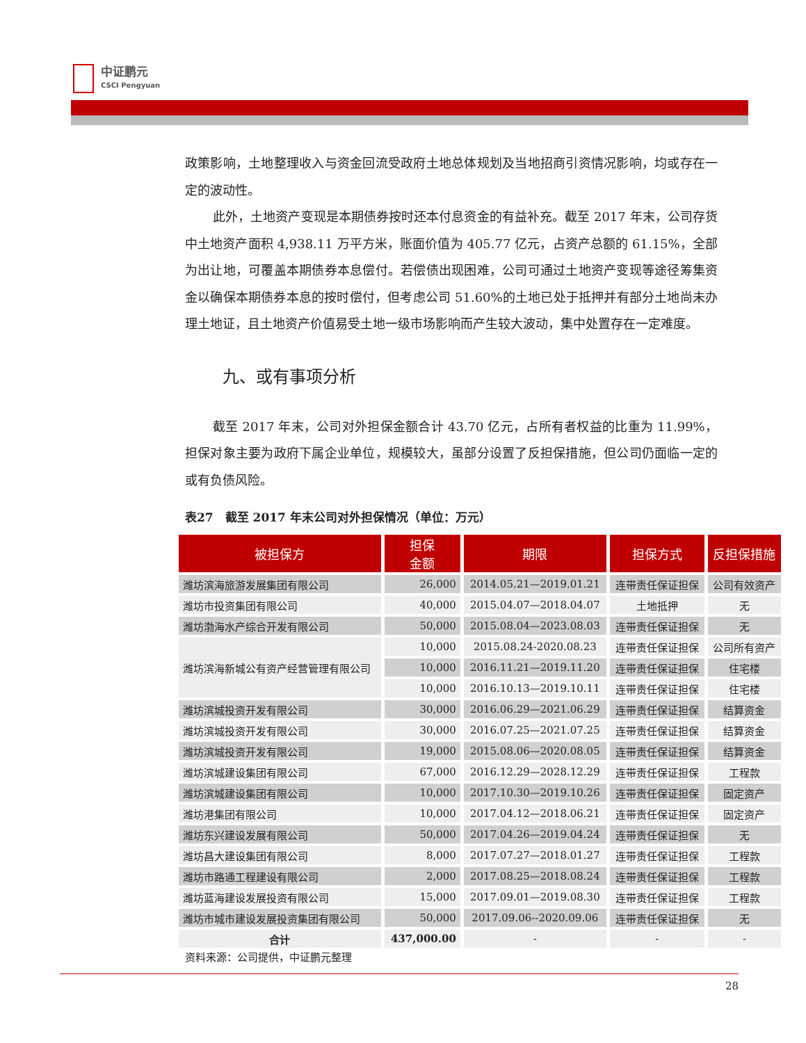中证鹏元
CSCI Pengyuan
政策影响，土地整理收入与资金回流受政府土地总体规划及当地招商引资情况影响，均或存在一定的波动性。
此外，土地资产变现是本期债券按时还本付息资金的有益补充。截至 2017 年末，公司存货中土地资产面积 4,938.11 万平方米，账面价值为 405.77 亿元，占资产总额的 61.15%，全部为出让地，可覆盖本期债券本息偿付。若偿债出现困难，公司可通过土地资产变现等途径筹集资金以确保本期债券本息的按时偿付，但考虑公司 51.60%的土地已处于抵押并有部分土地尚未办理土地证，且土地资产价值易受土地一级市场影响而产生较大波动，集中处置存在一定难度。
九、或有事项分析
截至 2017 年末，公司对外担保金额合计 43.70 亿元，占所有者权益的比重为 11.99%，担保对象主要为政府下属企业单位，规模较大，虽部分设置了反担保措施，但公司仍面临一定的或有负债风险。
表27　截至 2017 年末公司对外担保情况（单位：万元）
| 被担保方 | 担保 金额 | 期限 | 担保方式 | 反担保措施 |
| --- | --- | --- | --- | --- |
| 潍坊滨海旅游发展集团有限公司 | 26,000 | 2014.05.21—2019.01.21 | 连带责任保证担保 | 公司有效资产 |
| 潍坊市投资集团有限公司 | 40,000 | 2015.04.07—2018.04.07 | 土地抵押 | 无 |
| 潍坊渤海水产综合开发有限公司 | 50,000 | 2015.08.04—2023.08.03 | 连带责任保证担保 | 无 |
| 潍坊滨海新城公有资产经营管理有限公司 | 10,000 | 2015.08.24-2020.08.23 | 连带责任保证担保 | 公司所有资产 |
| | 10,000 | 2016.11.21—2019.11.20 | 连带责任保证担保 | 住宅楼 |
| | 10,000 | 2016.10.13—2019.10.11 | 连带责任保证担保 | 住宅楼 |
| 潍坊滨城投资开发有限公司 | 30,000 | 2016.06.29—2021.06.29 | 连带责任保证担保 | 结算资金 |
| 潍坊滨城投资开发有限公司 | 30,000 | 2016.07.25—2021.07.25 | 连带责任保证担保 | 结算资金 |
| 潍坊滨城投资开发有限公司 | 19,000 | 2015.08.06—2020.08.05 | 连带责任保证担保 | 结算资金 |
| 潍坊滨城建设集团有限公司 | 67,000 | 2016.12.29—2028.12.29 | 连带责任保证担保 | 工程款 |
| 潍坊滨城建设集团有限公司 | 10,000 | 2017.10.30—2019.10.26 | 连带责任保证担保 | 固定资产 |
| 潍坊港集团有限公司 | 10,000 | 2017.04.12—2018.06.21 | 连带责任保证担保 | 固定资产 |
| 潍坊东兴建设发展有限公司 | 50,000 | 2017.04.26—2019.04.24 | 连带责任保证担保 | 无 |
| 潍坊昌大建设集团有限公司 | 8,000 | 2017.07.27—2018.01.27 | 连带责任保证担保 | 工程款 |
| 潍坊市路通工程建设有限公司 | 2,000 | 2017.08.25—2018.08.24 | 连带责任保证担保 | 工程款 |
| 潍坊蓝海建设发展投资有限公司 | 15,000 | 2017.09.01—2019.08.30 | 连带责任保证担保 | 工程款 |
| 潍坊市城市建设发展投资集团有限公司 | 50,000 | 2017.09.06--2020.09.06 | 连带责任保证担保 | 无 |
| 合计 | 437,000.00 | - | - | - |
资料来源：公司提供，中证鹏元整理
28